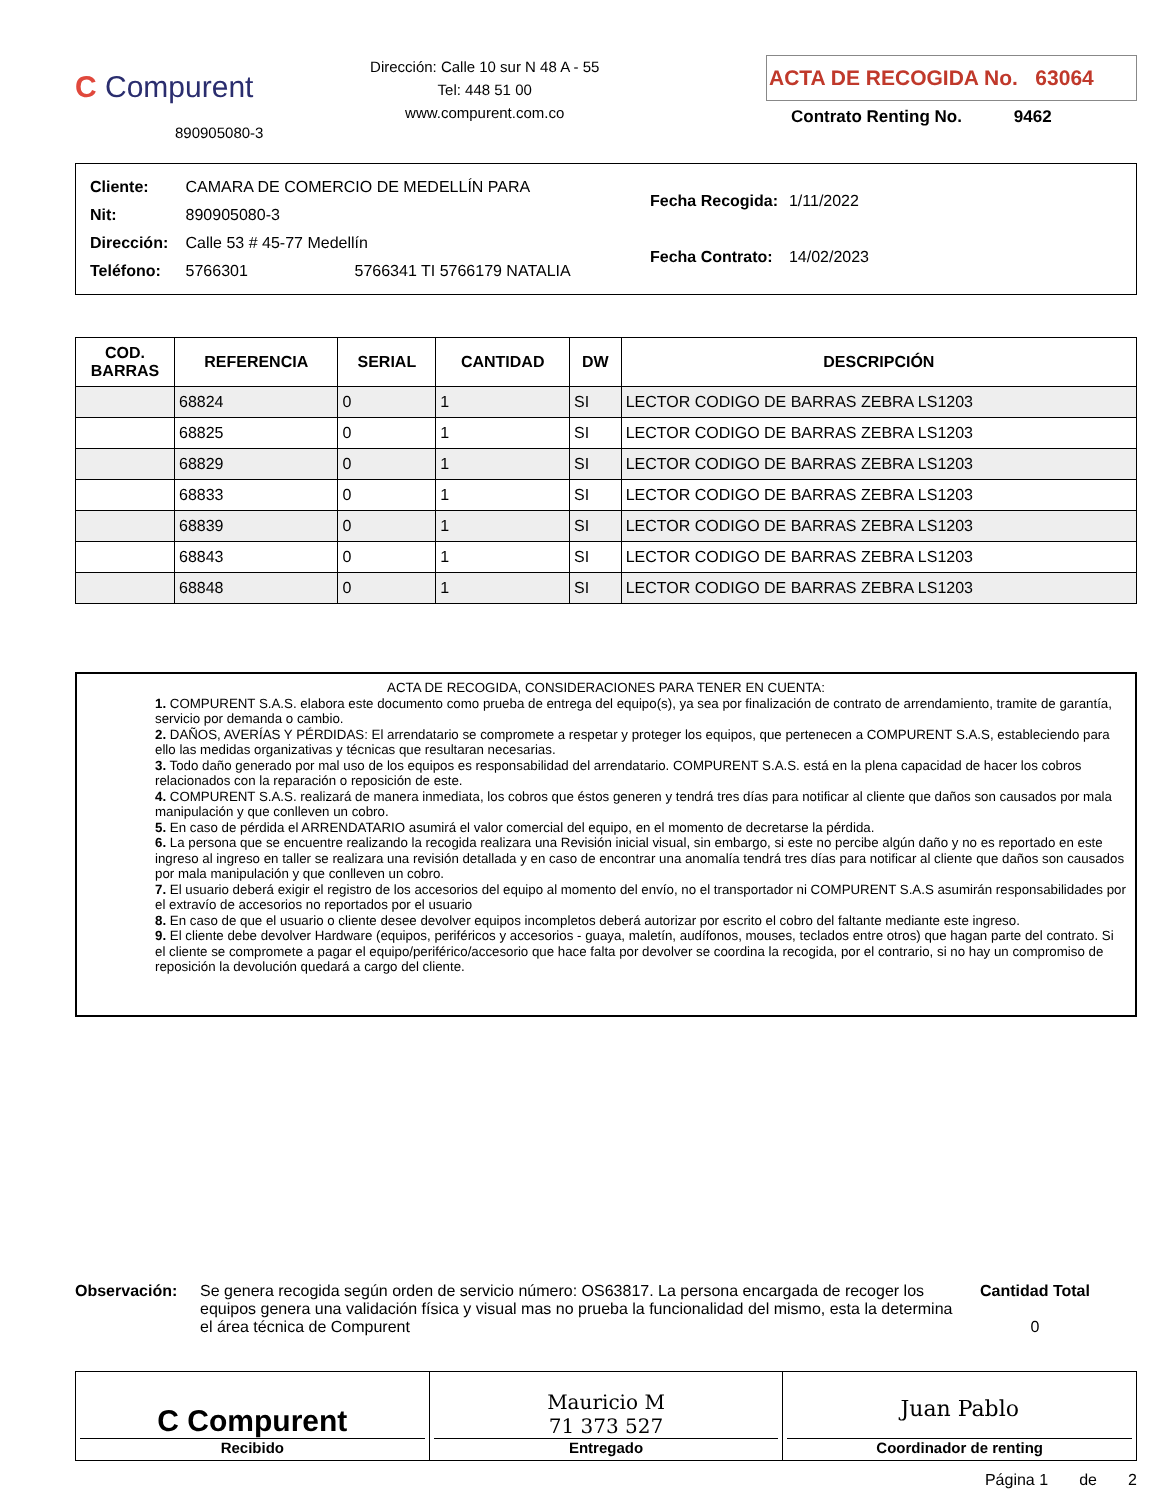C Compurent
890905080-3
Dirección: Calle 10 sur N 48 A - 55
Tel: 448 51 00
www.compurent.com.co
ACTA DE RECOGIDA No. 63064
Contrato Renting No. 9462
| Cliente: | CAMARA DE COMERCIO DE MEDELLÍN PARA |
| Nit: | 890905080-3 |
| Dirección: | Calle 53 # 45-77 Medellín |
| Teléfono: | 5766301 5766341 TI 5766179 NATALIA |
| Fecha Recogida: | 1/11/2022 |
| Fecha Contrato: | 14/02/2023 |
| COD. BARRAS | REFERENCIA | SERIAL | CANTIDAD | DW | DESCRIPCIÓN |
| --- | --- | --- | --- | --- | --- |
| | 68824 | 0 | 1 | SI | LECTOR CODIGO DE BARRAS ZEBRA LS1203 |
| | 68825 | 0 | 1 | SI | LECTOR CODIGO DE BARRAS ZEBRA LS1203 |
| | 68829 | 0 | 1 | SI | LECTOR CODIGO DE BARRAS ZEBRA LS1203 |
| | 68833 | 0 | 1 | SI | LECTOR CODIGO DE BARRAS ZEBRA LS1203 |
| | 68839 | 0 | 1 | SI | LECTOR CODIGO DE BARRAS ZEBRA LS1203 |
| | 68843 | 0 | 1 | SI | LECTOR CODIGO DE BARRAS ZEBRA LS1203 |
| | 68848 | 0 | 1 | SI | LECTOR CODIGO DE BARRAS ZEBRA LS1203 |
ACTA DE RECOGIDA, CONSIDERACIONES PARA TENER EN CUENTA:
1. COMPURENT S.A.S. elabora este documento como prueba de entrega del equipo(s), ya sea por finalización de contrato de arrendamiento, tramite de garantía, servicio por demanda o cambio.
2. DAÑOS, AVERÍAS Y PÉRDIDAS: El arrendatario se compromete a respetar y proteger los equipos, que pertenecen a COMPURENT S.A.S, estableciendo para ello las medidas organizativas y técnicas que resultaran necesarias.
3. Todo daño generado por mal uso de los equipos es responsabilidad del arrendatario. COMPURENT S.A.S. está en la plena capacidad de hacer los cobros relacionados con la reparación o reposición de este.
4. COMPURENT S.A.S. realizará de manera inmediata, los cobros que éstos generen y tendrá tres días para notificar al cliente que daños son causados por mala manipulación y que conlleven un cobro.
5. En caso de pérdida el ARRENDATARIO asumirá el valor comercial del equipo, en el momento de decretarse la pérdida.
6. La persona que se encuentre realizando la recogida realizara una Revisión inicial visual, sin embargo, si este no percibe algún daño y no es reportado en este ingreso al ingreso en taller se realizara una revisión detallada y en caso de encontrar una anomalía tendrá tres días para notificar al cliente que daños son causados por mala manipulación y que conlleven un cobro.
7. El usuario deberá exigir el registro de los accesorios del equipo al momento del envío, no el transportador ni COMPURENT S.A.S asumirán responsabilidades por el extravío de accesorios no reportados por el usuario
8. En caso de que el usuario o cliente desee devolver equipos incompletos deberá autorizar por escrito el cobro del faltante mediante este ingreso.
9. El cliente debe devolver Hardware (equipos, periféricos y accesorios - guaya, maletín, audífonos, mouses, teclados entre otros) que hagan parte del contrato. Si el cliente se compromete a pagar el equipo/periférico/accesorio que hace falta por devolver se coordina la recogida, por el contrario, si no hay un compromiso de reposición la devolución quedará a cargo del cliente.
Observación: Se genera recogida según orden de servicio número: OS63817. La persona encargada de recoger los equipos genera una validación física y visual mas no prueba la funcionalidad del mismo, esta la determina el área técnica de Compurent
Cantidad Total
0
C Compurent
Recibido
Mauricio M
71 373 527
Entregado
Juan Pablo
Coordinador de renting
Página 1 de 2